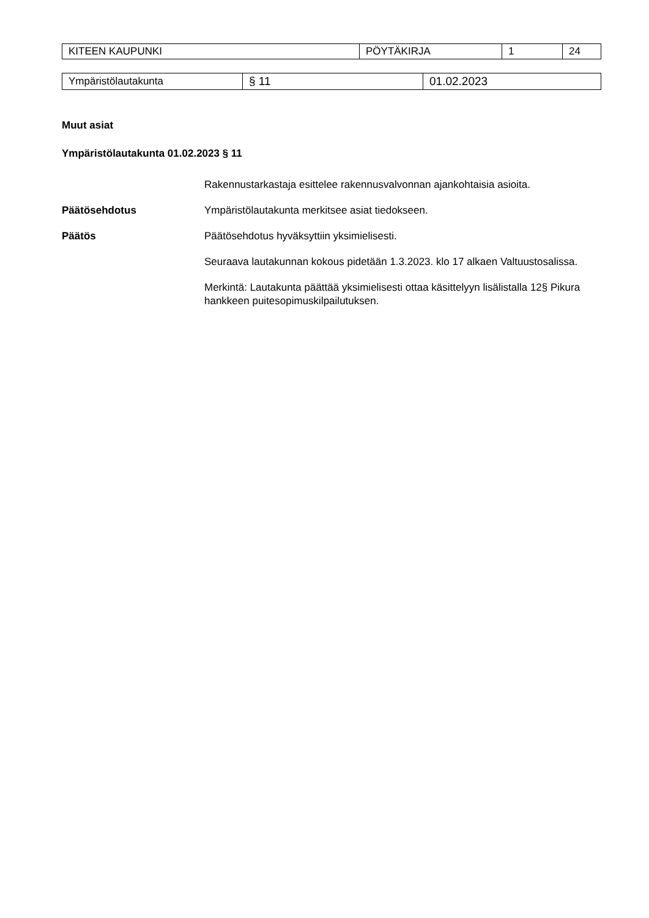| KITEEN KAUPUNKI | PÖYTÄKIRJA | 1 | 24 |
| Ympäristölautakunta | § 11 | 01.02.2023 |
Muut asiat
Ympäristölautakunta 01.02.2023 § 11
Rakennustarkastaja esittelee rakennusvalvonnan ajankohtaisia asioita.
Päätösehdotus Ympäristölautakunta merkitsee asiat tiedokseen.
Päätös Päätösehdotus hyväksyttiin yksimielisesti.
Seuraava lautakunnan kokous pidetään 1.3.2023. klo 17 alkaen Valtuustosalissa.
Merkintä: Lautakunta päättää yksimielisesti ottaa käsittelyyn lisälistalla 12§ Pikura hankkeen puitesopimuskilpailutuksen.